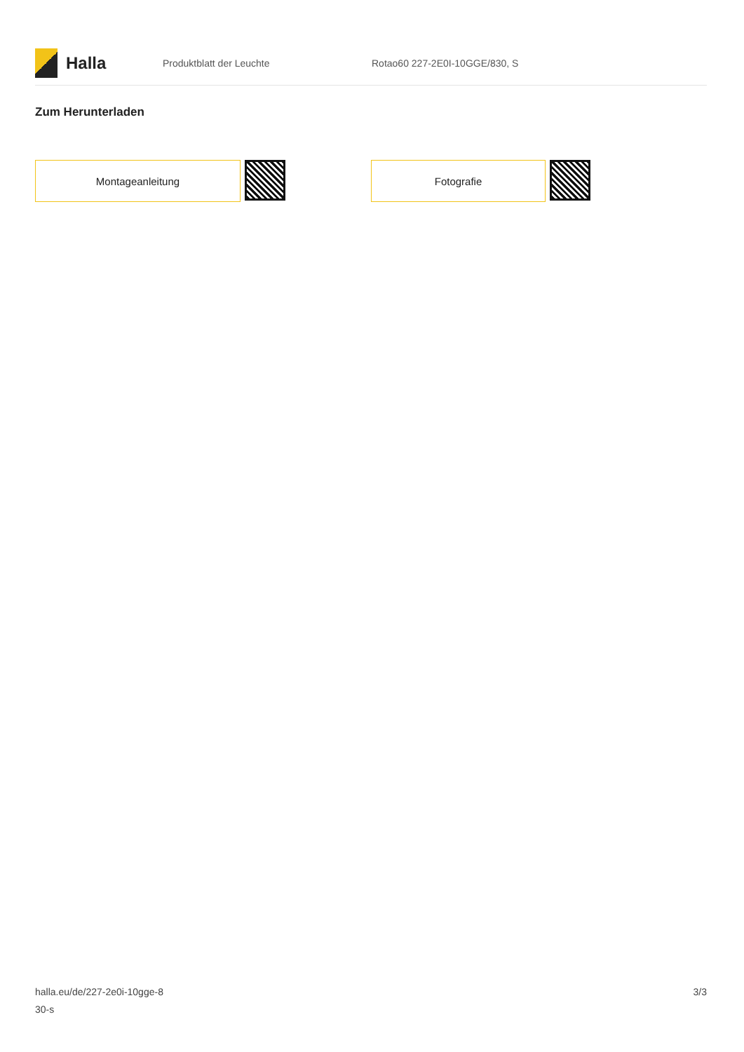Halla
Produktblatt der Leuchte Rotao60 227-2E0I-10GGE/830, S
Zum Herunterladen
Montageanleitung Fotografie
halla.eu/de/227-2e0i-10gge-8
30-s
3/3